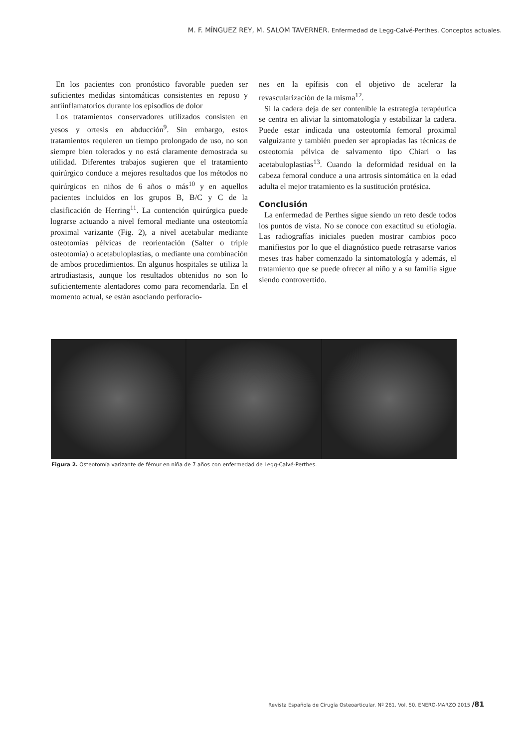M. F. MÍNGUEZ REY, M. SALOM TAVERNER. Enfermedad de Legg-Calvé-Perthes. Conceptos actuales.
En los pacientes con pronóstico favorable pueden ser suficientes medidas sintomáticas consistentes en reposo y antiinflamatorios durante los episodios de dolor
Los tratamientos conservadores utilizados consisten en yesos y ortesis en abducción<sup>9</sup>. Sin embargo, estos tratamientos requieren un tiempo prolongado de uso, no son siempre bien tolerados y no está claramente demostrada su utilidad. Diferentes trabajos sugieren que el tratamiento quirúrgico conduce a mejores resultados que los métodos no quirúrgicos en niños de 6 años o más<sup>10</sup> y en aquellos pacientes incluidos en los grupos B, B/C y C de la clasificación de Herring<sup>11</sup>. La contención quirúrgica puede lograrse actuando a nivel femoral mediante una osteotomía proximal varizante (Fig. 2), a nivel acetabular mediante osteotomías pélvicas de reorientación (Salter o triple osteotomía) o acetabuloplastias, o mediante una combinación de ambos procedimientos. En algunos hospitales se utiliza la artrodiastasis, aunque los resultados obtenidos no son lo suficientemente alentadores como para recomendarla. En el momento actual, se están asociando perforacio-
nes en la epífisis con el objetivo de acelerar la revascularización de la misma<sup>12</sup>.
Si la cadera deja de ser contenible la estrategia terapéutica se centra en aliviar la sintomatología y estabilizar la cadera. Puede estar indicada una osteotomía femoral proximal valguizante y también pueden ser apropiadas las técnicas de osteotomía pélvica de salvamento tipo Chiari o las acetabuloplastias<sup>13</sup>. Cuando la deformidad residual en la cabeza femoral conduce a una artrosis sintomática en la edad adulta el mejor tratamiento es la sustitución protésica.
Conclusión
La enfermedad de Perthes sigue siendo un reto desde todos los puntos de vista. No se conoce con exactitud su etiología. Las radiografías iniciales pueden mostrar cambios poco manifiestos por lo que el diagnóstico puede retrasarse varios meses tras haber comenzado la sintomatología y además, el tratamiento que se puede ofrecer al niño y a su familia sigue siendo controvertido.
Figura 2. Osteotomía varizante de fémur en niña de 7 años con enfermedad de Legg-Calvé-Perthes.
Revista Española de Cirugía Osteoarticular. Nº 261. Vol. 50. ENERO-MARZO 2015 /81